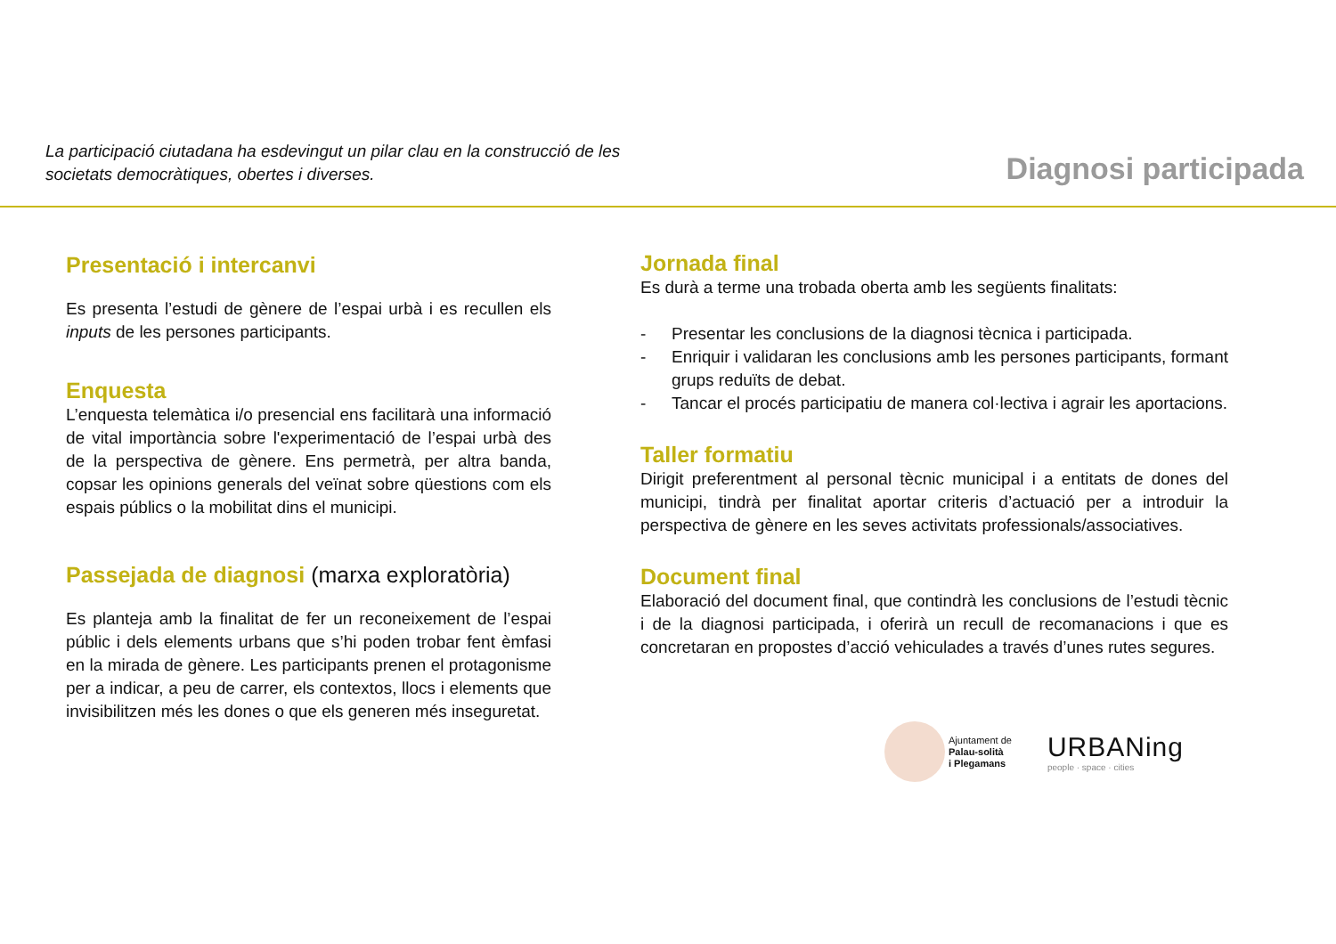La participació ciutadana ha esdevingut un pilar clau en la construcció de les
societats democràtiques, obertes i diverses.
Diagnosi participada
Presentació i intercanvi
Es presenta l’estudi de gènere de l’espai urbà i es recullen els inputs de les persones participants.
Enquesta
L’enquesta telemàtica i/o presencial ens facilitarà una informació de vital importància sobre l'experimentació de l’espai urbà des de la perspectiva de gènere. Ens permetrà, per altra banda, copsar les opinions generals del veïnat sobre qüestions com els espais públics o la mobilitat dins el municipi.
Passejada de diagnosi (marxa exploratòria)
Es planteja amb la finalitat de fer un reconeixement de l’espai públic i dels elements urbans que s’hi poden trobar fent èmfasi en la mirada de gènere. Les participants prenen el protagonisme per a indicar, a peu de carrer, els contextos, llocs i elements que invisibilitzen més les dones o que els generen més inseguretat.
Jornada final
Es durà a terme una trobada oberta amb les següents finalitats:
- Presentar les conclusions de la diagnosi tècnica i participada.
- Enriquir i validaran les conclusions amb les persones participants, formant grups reduïts de debat.
- Tancar el procés participatiu de manera col·lectiva i agrair les aportacions.
Taller formatiu
Dirigit preferentment al personal tècnic municipal i a entitats de dones del municipi, tindrà per finalitat aportar criteris d’actuació per a introduir la perspectiva de gènere en les seves activitats professionals/associatives.
Document final
Elaboració del document final, que contindrà les conclusions de l’estudi tècnic i de la diagnosi participada, i oferirà un recull de recomanacions i que es concretaran en propostes d’acció vehiculades a través d’unes rutes segures.
Ajuntament de
Palau-solità
i Plegamans
URBANing
people · space · cities